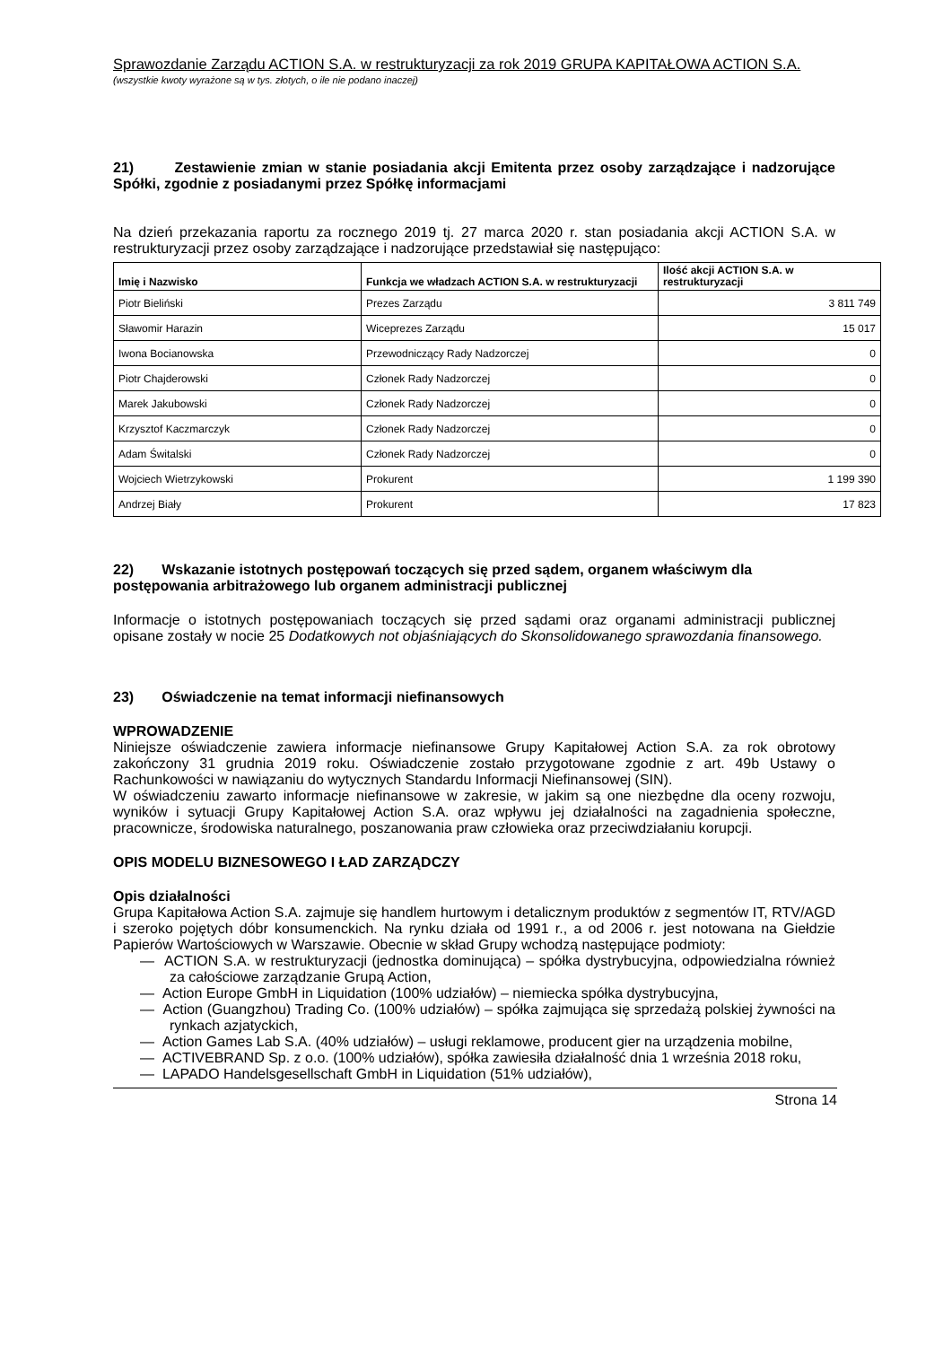Sprawozdanie Zarządu ACTION S.A. w restrukturyzacji za rok 2019 GRUPA KAPITAŁOWA ACTION S.A.
(wszystkie kwoty wyrażone są w tys. złotych, o ile nie podano inaczej)
21) Zestawienie zmian w stanie posiadania akcji Emitenta przez osoby zarządzające i nadzorujące Spółki, zgodnie z posiadanymi przez Spółkę informacjami
Na dzień przekazania raportu za rocznego 2019 tj. 27 marca 2020 r. stan posiadania akcji ACTION S.A. w restrukturyzacji przez osoby zarządzające i nadzorujące przedstawiał się następująco:
| Imię i Nazwisko | Funkcja we władzach ACTION S.A. w restrukturyzacji | Ilość akcji ACTION S.A. w restrukturyzacji |
| --- | --- | --- |
| Piotr Bieliński | Prezes Zarządu | 3 811 749 |
| Sławomir Harazin | Wiceprezes Zarządu | 15 017 |
| Iwona Bocianowska | Przewodniczący Rady Nadzorczej | 0 |
| Piotr Chajderowski | Członek Rady Nadzorczej | 0 |
| Marek Jakubowski | Członek Rady Nadzorczej | 0 |
| Krzysztof Kaczmarczyk | Członek Rady Nadzorczej | 0 |
| Adam Świtalski | Członek Rady Nadzorczej | 0 |
| Wojciech Wietrzykowski | Prokurent | 1 199 390 |
| Andrzej Biały | Prokurent | 17 823 |
22) Wskazanie istotnych postępowań toczących się przed sądem, organem właściwym dla postępowania arbitrażowego lub organem administracji publicznej
Informacje o istotnych postępowaniach toczących się przed sądami oraz organami administracji publicznej opisane zostały w nocie 25 Dodatkowych not objaśniających do Skonsolidowanego sprawozdania finansowego.
23) Oświadczenie na temat informacji niefinansowych
WPROWADZENIE
Niniejsze oświadczenie zawiera informacje niefinansowe Grupy Kapitałowej Action S.A. za rok obrotowy zakończony 31 grudnia 2019 roku. Oświadczenie zostało przygotowane zgodnie z art. 49b Ustawy o Rachunkowości w nawiązaniu do wytycznych Standardu Informacji Niefinansowej (SIN).
W oświadczeniu zawarto informacje niefinansowe w zakresie, w jakim są one niezbędne dla oceny rozwoju, wyników i sytuacji Grupy Kapitałowej Action S.A. oraz wpływu jej działalności na zagadnienia społeczne, pracownicze, środowiska naturalnego, poszanowania praw człowieka oraz przeciwdziałaniu korupcji.
OPIS MODELU BIZNESOWEGO I ŁAD ZARZĄDCZY
Opis działalności
Grupa Kapitałowa Action S.A. zajmuje się handlem hurtowym i detalicznym produktów z segmentów IT, RTV/AGD i szeroko pojętych dóbr konsumenckich. Na rynku działa od 1991 r., a od 2006 r. jest notowana na Giełdzie Papierów Wartościowych w Warszawie. Obecnie w skład Grupy wchodzą następujące podmioty:
— ACTION S.A. w restrukturyzacji (jednostka dominująca) – spółka dystrybucyjna, odpowiedzialna również za całościowe zarządzanie Grupą Action,
— Action Europe GmbH in Liquidation (100% udziałów) – niemiecka spółka dystrybucyjna,
— Action (Guangzhou) Trading Co. (100% udziałów) – spółka zajmująca się sprzedażą polskiej żywności na rynkach azjatyckich,
— Action Games Lab S.A. (40% udziałów) – usługi reklamowe, producent gier na urządzenia mobilne,
— ACTIVEBRAND Sp. z o.o. (100% udziałów), spółka zawiesiła działalność dnia 1 września 2018 roku,
— LAPADO Handelsgesellschaft GmbH in Liquidation (51% udziałów),
Strona 14